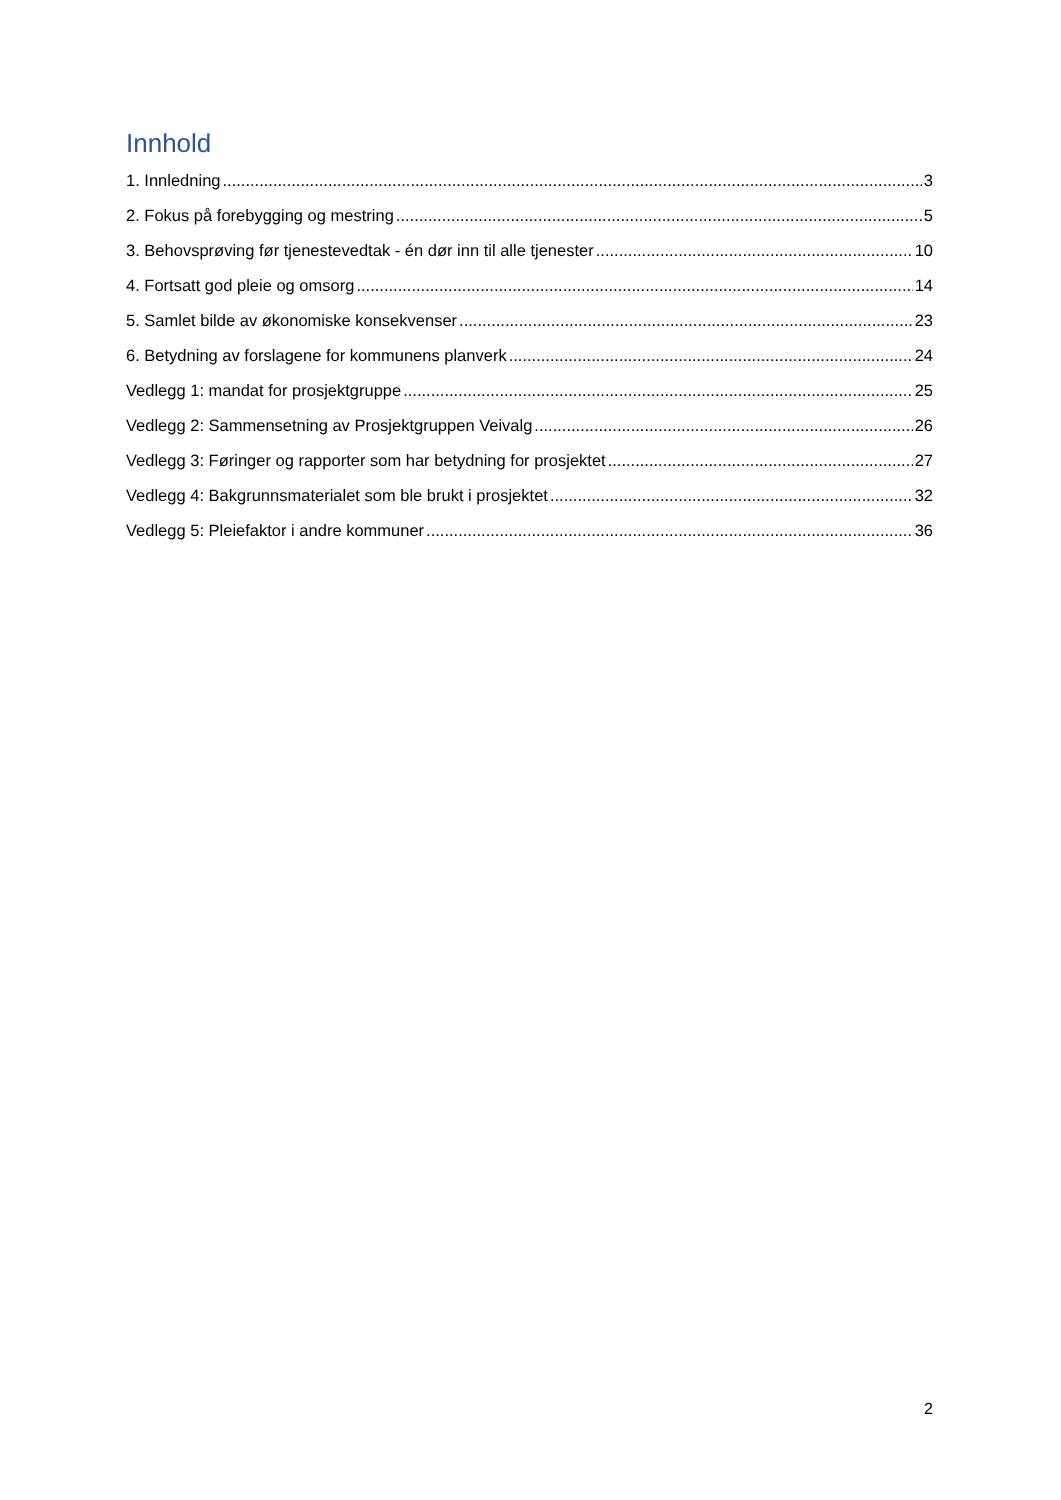Innhold
1. Innledning 3
2. Fokus på forebygging og mestring 5
3. Behovsprøving før tjenestevedtak - én dør inn til alle tjenester 10
4. Fortsatt god pleie og omsorg 14
5. Samlet bilde av økonomiske konsekvenser 23
6. Betydning av forslagene for kommunens planverk 24
Vedlegg 1: mandat for prosjektgruppe 25
Vedlegg 2: Sammensetning av Prosjektgruppen Veivalg 26
Vedlegg 3: Føringer og rapporter som har betydning for prosjektet 27
Vedlegg 4: Bakgrunnsmaterialet som ble brukt i prosjektet 32
Vedlegg 5: Pleiefaktor i andre kommuner 36
2